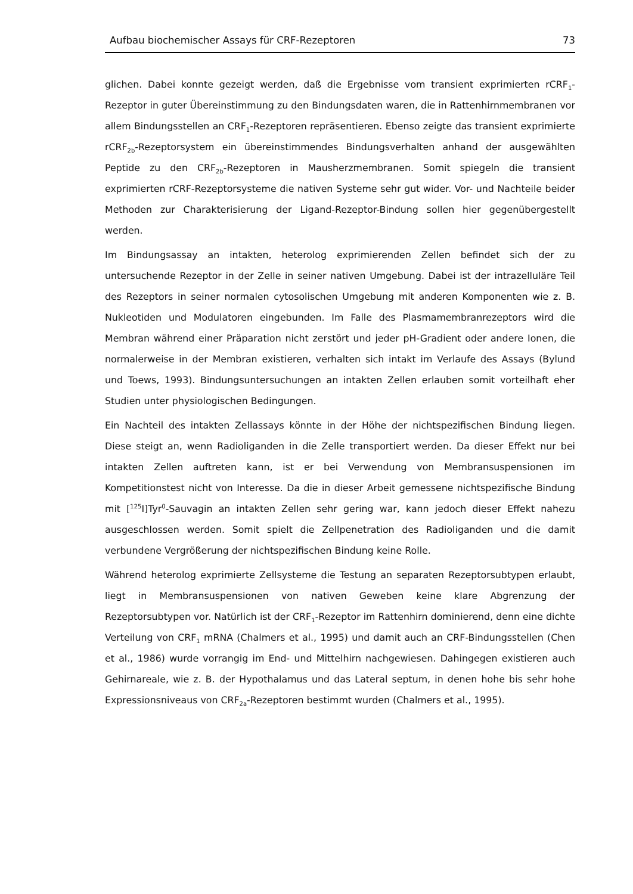Aufbau biochemischer Assays für CRF-Rezeptoren 73
glichen. Dabei konnte gezeigt werden, daß die Ergebnisse vom transient exprimierten rCRF<sub>1</sub>-Rezeptor in guter Übereinstimmung zu den Bindungsdaten waren, die in Rattenhirnmembranen vor allem Bindungsstellen an CRF<sub>1</sub>-Rezeptoren repräsentieren. Ebenso zeigte das transient exprimierte rCRF<sub>2b</sub>-Rezeptorsystem ein übereinstimmendes Bindungsverhalten anhand der ausgewählten Peptide zu den CRF<sub>2b</sub>-Rezeptoren in Mausherzmembranen. Somit spiegeln die transient exprimierten rCRF-Rezeptorsysteme die nativen Systeme sehr gut wider. Vor- und Nachteile beider Methoden zur Charakterisierung der Ligand-Rezeptor-Bindung sollen hier gegenübergestellt werden.
Im Bindungsassay an intakten, heterolog exprimierenden Zellen befindet sich der zu untersuchende Rezeptor in der Zelle in seiner nativen Umgebung. Dabei ist der intrazelluläre Teil des Rezeptors in seiner normalen cytosolischen Umgebung mit anderen Komponenten wie z. B. Nukleotiden und Modulatoren eingebunden. Im Falle des Plasmamembranrezeptors wird die Membran während einer Präparation nicht zerstört und jeder pH-Gradient oder andere Ionen, die normalerweise in der Membran existieren, verhalten sich intakt im Verlaufe des Assays (Bylund und Toews, 1993). Bindungsuntersuchungen an intakten Zellen erlauben somit vorteilhaft eher Studien unter physiologischen Bedingungen.
Ein Nachteil des intakten Zellassays könnte in der Höhe der nichtspezifischen Bindung liegen. Diese steigt an, wenn Radioliganden in die Zelle transportiert werden. Da dieser Effekt nur bei intakten Zellen auftreten kann, ist er bei Verwendung von Membransuspensionen im Kompetitionstest nicht von Interesse. Da die in dieser Arbeit gemessene nichtspezifische Bindung mit [<sup>125</sup>I]Tyr<sup>0</sup>-Sauvagin an intakten Zellen sehr gering war, kann jedoch dieser Effekt nahezu ausgeschlossen werden. Somit spielt die Zellpenetration des Radioliganden und die damit verbundene Vergrößerung der nichtspezifischen Bindung keine Rolle.
Während heterolog exprimierte Zellsysteme die Testung an separaten Rezeptorsubtypen erlaubt, liegt in Membransuspensionen von nativen Geweben keine klare Abgrenzung der Rezeptorsubtypen vor. Natürlich ist der CRF<sub>1</sub>-Rezeptor im Rattenhirn dominierend, denn eine dichte Verteilung von CRF<sub>1</sub> mRNA (Chalmers et al., 1995) und damit auch an CRF-Bindungsstellen (Chen et al., 1986) wurde vorrangig im End- und Mittelhirn nachgewiesen. Dahingegen existieren auch Gehirnareale, wie z. B. der Hypothalamus und das Lateral septum, in denen hohe bis sehr hohe Expressionsniveaus von CRF<sub>2a</sub>-Rezeptoren bestimmt wurden (Chalmers et al., 1995).